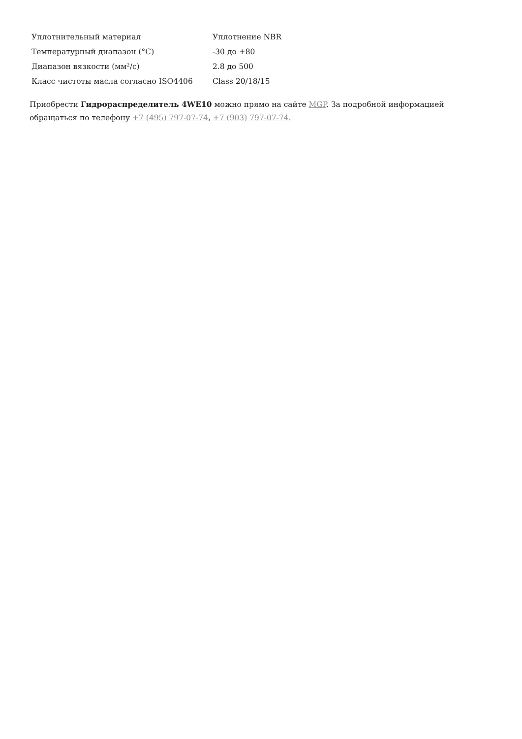| Уплотнительный материал | Уплотнение NBR |
| Температурный диапазон (°C) | -30 до +80 |
| Диапазон вязкости (мм²/с) | 2.8 до 500 |
| Класс чистоты масла согласно ISO4406 | Class 20/18/15 |
Приобрести Гидрораспределитель 4WE10 можно прямо на сайте MGP. За подробной информацией обращаться по телефону +7 (495) 797-07-74, +7 (903) 797-07-74.